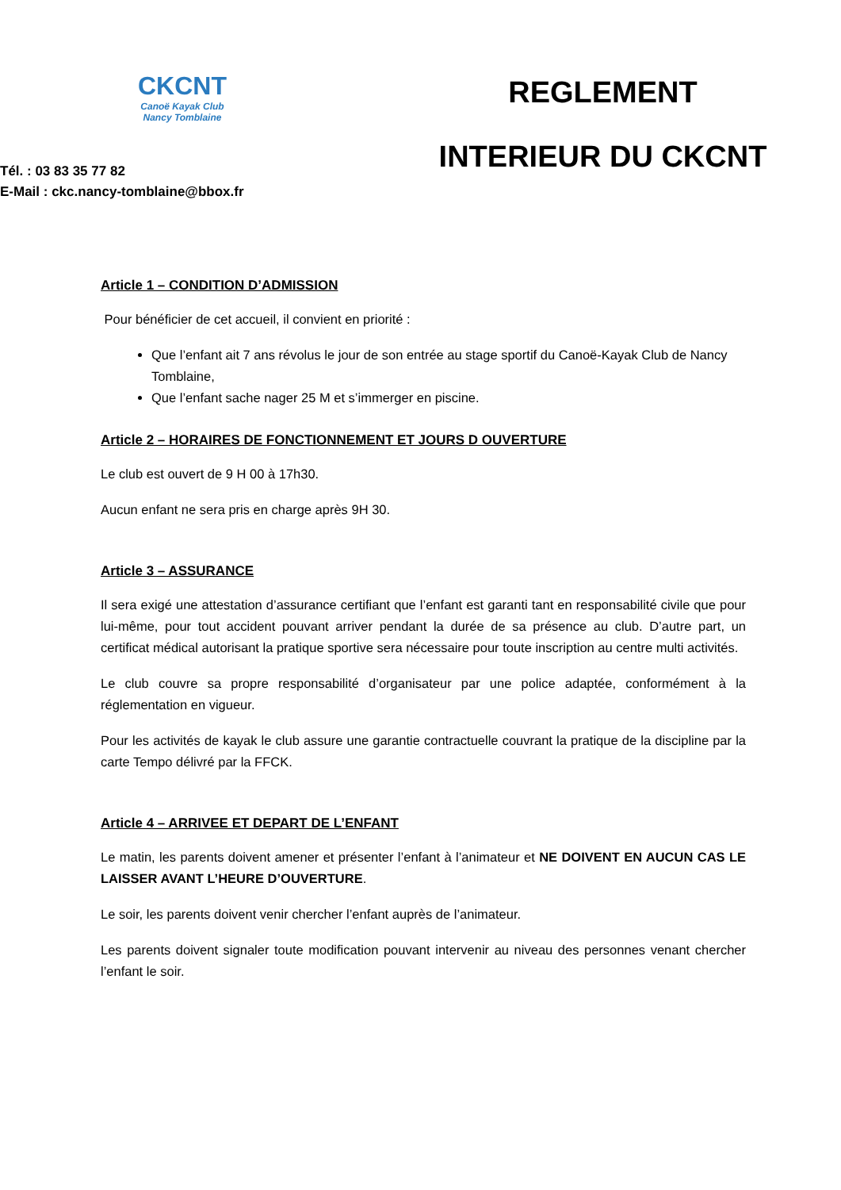CKCNT
Canoë Kayak Club
Nancy Tomblaine
Tél. : 03 83 35 77 82
E-Mail : ckc.nancy-tomblaine@bbox.fr
REGLEMENT
INTERIEUR DU CKCNT
Article 1 – CONDITION D’ADMISSION
Pour bénéficier de cet accueil, il convient en priorité :
Que l’enfant ait 7 ans révolus le jour de son entrée au stage sportif du Canoë-Kayak Club de Nancy Tomblaine,
Que l’enfant sache nager 25 M et s’immerger en piscine.
Article 2 – HORAIRES DE FONCTIONNEMENT ET JOURS D OUVERTURE
Le club est ouvert de 9 H 00 à 17h30.
Aucun enfant ne sera pris en charge après 9H 30.
Article 3 – ASSURANCE
Il sera exigé une attestation d’assurance certifiant que l’enfant est garanti tant en responsabilité civile que pour lui-même, pour tout accident pouvant arriver pendant la durée de sa présence au club. D’autre part, un certificat médical autorisant la pratique sportive sera nécessaire pour toute inscription au centre multi activités.
Le club couvre sa propre responsabilité d’organisateur par une police adaptée, conformément à la réglementation en vigueur.
Pour les activités de kayak le club assure une garantie contractuelle couvrant la pratique de la discipline par la carte Tempo délivré par la FFCK.
Article 4 – ARRIVEE ET DEPART DE L’ENFANT
Le matin, les parents doivent amener et présenter l’enfant à l’animateur et NE DOIVENT EN AUCUN CAS LE LAISSER AVANT L’HEURE D’OUVERTURE.
Le soir, les parents doivent venir chercher l’enfant auprès de l’animateur.
Les parents doivent signaler toute modification pouvant intervenir au niveau des personnes venant chercher l’enfant le soir.